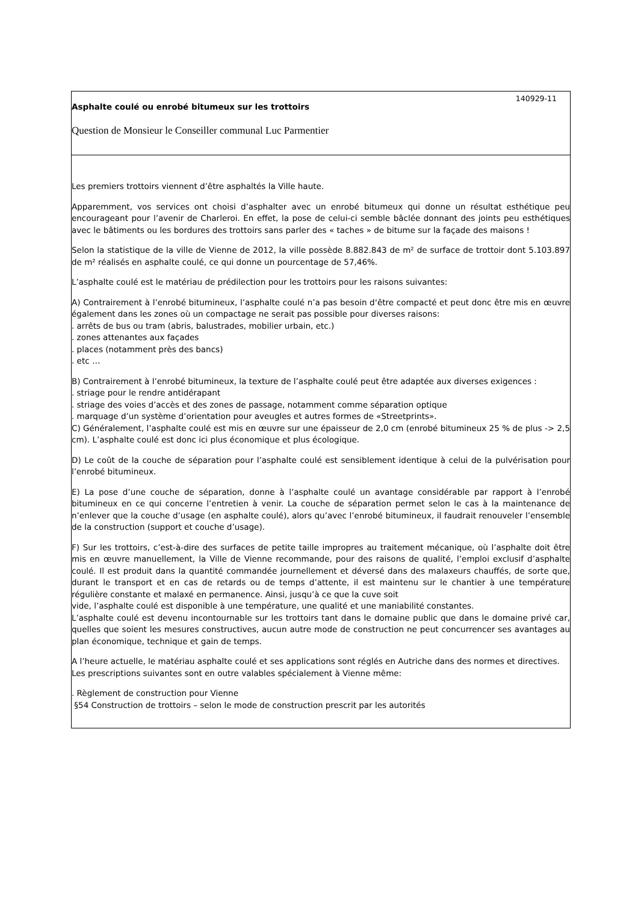140929-11
Asphalte coulé ou enrobé bitumeux sur les trottoirs
Question de Monsieur le Conseiller communal Luc Parmentier
Les premiers trottoirs viennent d’être asphaltés la Ville haute.
Apparemment, vos services ont choisi d’asphalter avec un enrobé bitumeux qui donne un résultat esthétique peu encourageant pour l’avenir de Charleroi. En effet, la pose de celui-ci semble bâclée donnant des joints peu esthétiques avec le bâtiments ou les bordures des trottoirs sans parler des « taches » de bitume sur la façade des maisons !
Selon la statistique de la ville de Vienne de 2012, la ville possède 8.882.843 de m² de surface de trottoir dont 5.103.897 de m² réalisés en asphalte coulé, ce qui donne un pourcentage de 57,46%.
L’asphalte coulé est le matériau de prédilection pour les trottoirs pour les raisons suivantes:
A) Contrairement à l’enrobé bitumineux, l’asphalte coulé n’a pas besoin d‘être compacté et peut donc être mis en œuvre également dans les zones où un compactage ne serait pas possible pour diverses raisons:
. arrêts de bus ou tram (abris, balustrades, mobilier urbain, etc.)
. zones attenantes aux façades
. places (notamment près des bancs)
. etc …
B) Contrairement à l’enrobé bitumineux, la texture de l’asphalte coulé peut être adaptée aux diverses exigences :
. striage pour le rendre antidérapant
. striage des voies d’accès et des zones de passage, notamment comme séparation optique
. marquage d’un système d’orientation pour aveugles et autres formes de «Streetprints».
C) Généralement, l’asphalte coulé est mis en œuvre sur une épaisseur de 2,0 cm (enrobé bitumineux 25 % de plus -> 2,5 cm). L’asphalte coulé est donc ici plus économique et plus écologique.
D) Le coût de la couche de séparation pour l’asphalte coulé est sensiblement identique à celui de la pulvérisation pour l’enrobé bitumineux.
E) La pose d’une couche de séparation, donne à l’asphalte coulé un avantage considérable par rapport à l’enrobé bitumineux en ce qui concerne l’entretien à venir. La couche de séparation permet selon le cas à la maintenance de n’enlever que la couche d’usage (en asphalte coulé), alors qu’avec l’enrobé bitumineux, il faudrait renouveler l’ensemble de la construction (support et couche d’usage).
F) Sur les trottoirs, c’est-à-dire des surfaces de petite taille impropres au traitement mécanique, où l’asphalte doit être mis en œuvre manuellement, la Ville de Vienne recommande, pour des raisons de qualité, l’emploi exclusif d’asphalte coulé. Il est produit dans la quantité commandée journellement et déversé dans des malaxeurs chauffés, de sorte que, durant le transport et en cas de retards ou de temps d’attente, il est maintenu sur le chantier à une température régulière constante et malaxé en permanence. Ainsi, jusqu’à ce que la cuve soit
vide, l’asphalte coulé est disponible à une température, une qualité et une maniabilité constantes.
L’asphalte coulé est devenu incontournable sur les trottoirs tant dans le domaine public que dans le domaine privé car, quelles que soient les mesures constructives, aucun autre mode de construction ne peut concurrencer ses avantages au plan économique, technique et gain de temps.
A l’heure actuelle, le matériau asphalte coulé et ses applications sont réglés en Autriche dans des normes et directives.
Les prescriptions suivantes sont en outre valables spécialement à Vienne même:
. Règlement de construction pour Vienne
§54 Construction de trottoirs – selon le mode de construction prescrit par les autorités